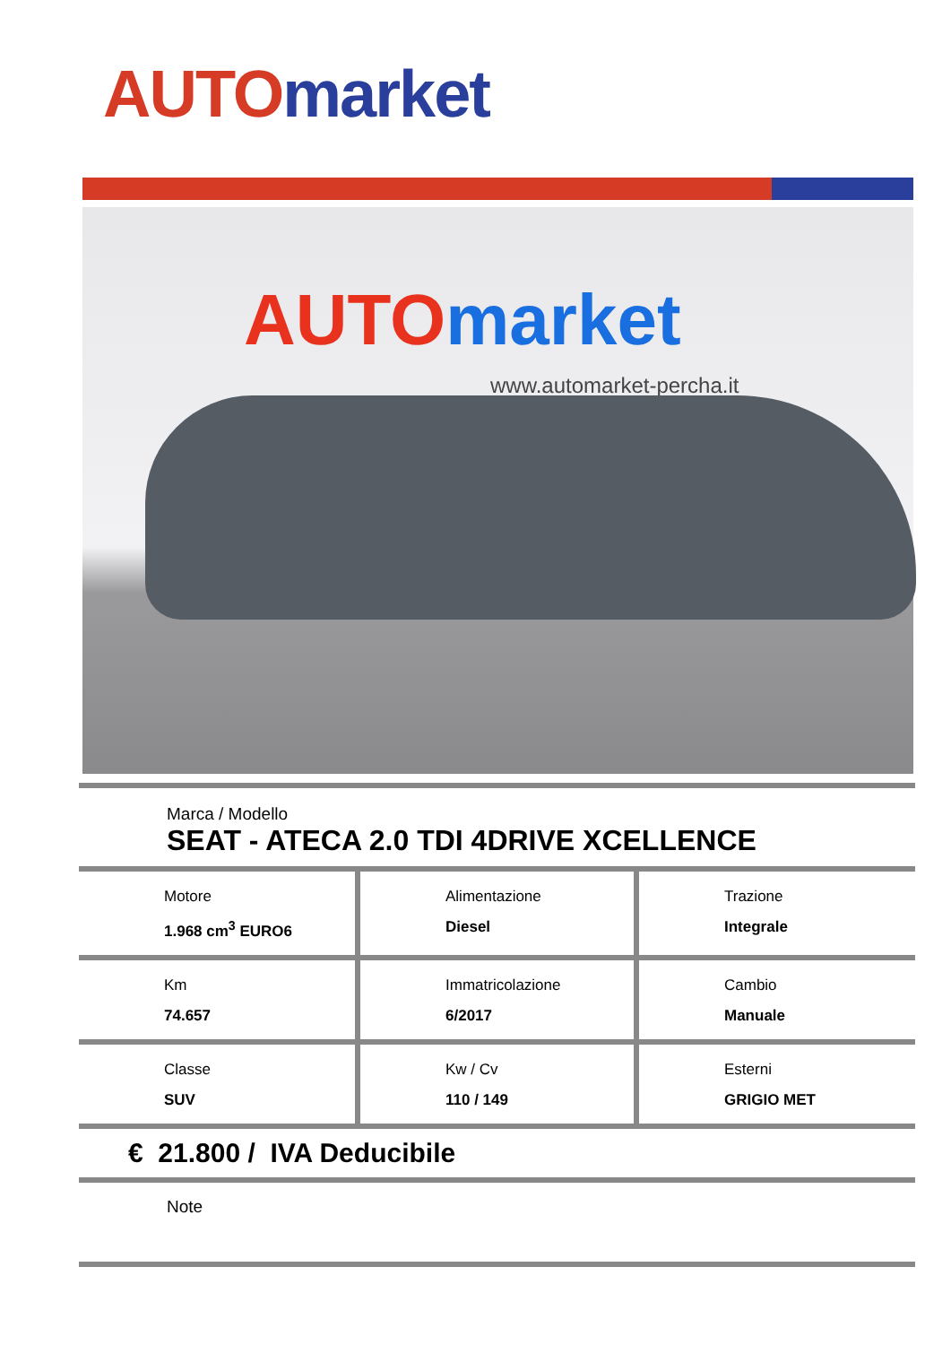AUTO market
AUTO market
www.automarket-percha.it
Marca / Modello
SEAT - ATECA 2.0 TDI 4DRIVE XCELLENCE
| Motore 1.968 cm<sup>3</sup> EURO6 | Alimentazione Diesel | Trazione Integrale |
| Km 74.657 | Immatricolazione 6/2017 | Cambio Manuale |
| Classe SUV | Kw / Cv 110 / 149 | Esterni GRIGIO MET |
€ 21.800 / IVA Deducibile
Note